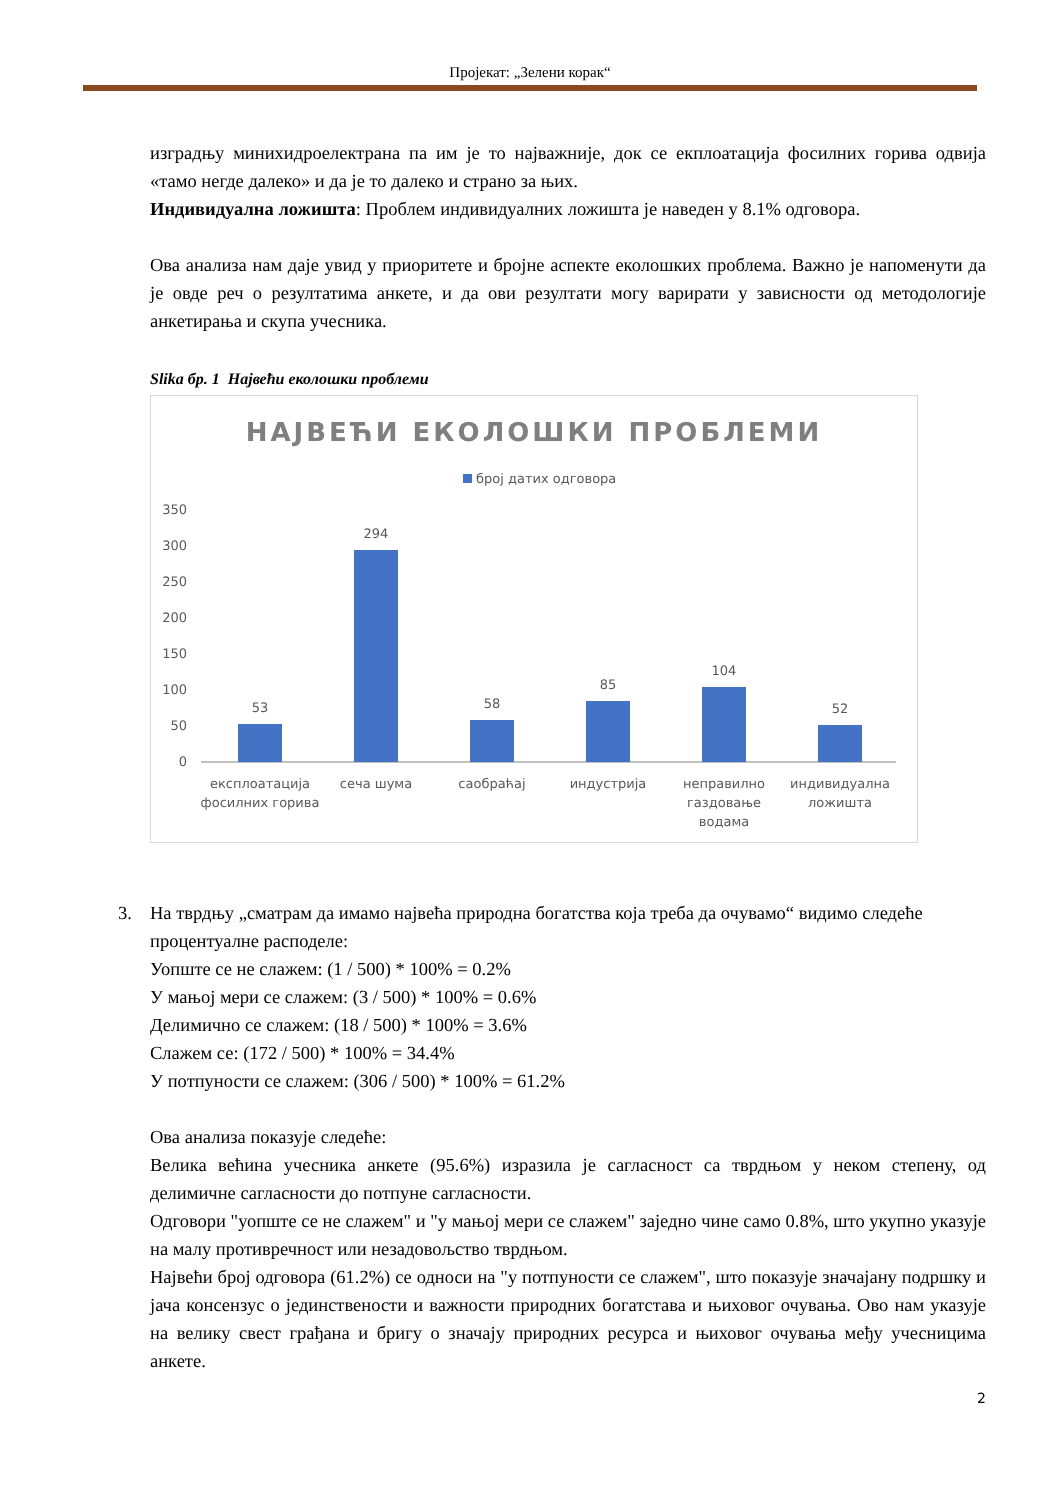Пројекат: „Зелени корак“
изградњу минихидроелектрана па им је то најважније, док се екплоатација фосилних горива одвија «тамо негде далеко» и да је то далеко и страно за њих.
Индивидуална ложишта: Проблем индивидуалних ложишта је наведен у 8.1% одговора.
Ова анализа нам даје увид у приоритете и бројне аспекте еколошких проблема. Важно је напоменути да је овде реч о резултатима анкете, и да ови резултати могу варирати у зависности од методологије анкетирања и скупа учесника.
Slika бр. 1 Највећи еколошки проблеми
НАЈВЕЋИ ЕКОЛОШКИ ПРОБЛЕМИ
број датих одговора
350
300
250
200
150
100
50
0
53
294
58
85
104
52
експлоатација
фосилних горива
сеча шума
саобраћај
индустрија
неправилно
газдовање
водама
индивидуална
ложишта
3. На тврдњу „сматрам да имамо највећа природна богатства која треба да очувамо“ видимо следеће процентуалне расподеле:
Уопште се не слажем: (1 / 500) * 100% = 0.2%
У мањој мери се слажем: (3 / 500) * 100% = 0.6%
Делимично се слажем: (18 / 500) * 100% = 3.6%
Слажем се: (172 / 500) * 100% = 34.4%
У потпуности се слажем: (306 / 500) * 100% = 61.2%
Ова анализа показује следеће:
Велика већина учесника анкете (95.6%) изразила је сагласност са тврдњом у неком степену, од делимичне сагласности до потпуне сагласности.
Одговори "уопште се не слажем" и "у мањој мери се слажем" заједно чине само 0.8%, што укупно указује на малу противречност или незадовољство тврдњом.
Највећи број одговора (61.2%) се односи на "у потпуности се слажем", што показује значајану подршку и јача консензус о јединствености и важности природних богатстава и њиховог очувања. Ово нам указује на велику свест грађана и бригу о значају природних ресурса и њиховог очувања међу учесницима анкете.
2